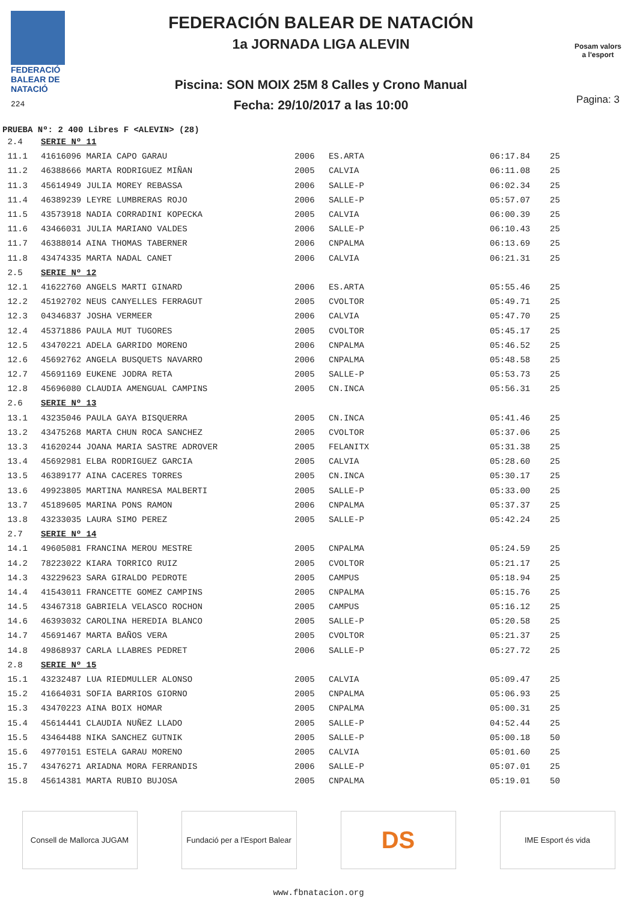FEDERACIÓ
BALEAR DE
NATACIÓ
224
FEDERACIÓN BALEAR DE NATACIÓN
1a JORNADA LIGA ALEVIN
Piscina: SON MOIX 25M 8 Calles y Crono Manual
Fecha: 29/10/2017 a las 10:00
Posam valors
a l'esport
Pagina: 3
PRUEBA Nº: 2 400 Libres F <ALEVIN> (28)
| 2.4 | SERIE Nº 11 | | | | |
| 11.1 | 41616096 MARIA CAPO GARAU | 2006 | ES.ARTA | 06:17.84 | 25 |
| 11.2 | 46388666 MARTA RODRIGUEZ MIÑAN | 2005 | CALVIA | 06:11.08 | 25 |
| 11.3 | 45614949 JULIA MOREY REBASSA | 2006 | SALLE-P | 06:02.34 | 25 |
| 11.4 | 46389239 LEYRE LUMBRERAS ROJO | 2006 | SALLE-P | 05:57.07 | 25 |
| 11.5 | 43573918 NADIA CORRADINI KOPECKA | 2005 | CALVIA | 06:00.39 | 25 |
| 11.6 | 43466031 JULIA MARIANO VALDES | 2006 | SALLE-P | 06:10.43 | 25 |
| 11.7 | 46388014 AINA THOMAS TABERNER | 2006 | CNPALMA | 06:13.69 | 25 |
| 11.8 | 43474335 MARTA NADAL CANET | 2006 | CALVIA | 06:21.31 | 25 |
| 2.5 | SERIE Nº 12 | | | | |
| 12.1 | 41622760 ANGELS MARTI GINARD | 2006 | ES.ARTA | 05:55.46 | 25 |
| 12.2 | 45192702 NEUS CANYELLES FERRAGUT | 2005 | CVOLTOR | 05:49.71 | 25 |
| 12.3 | 04346837 JOSHA VERMEER | 2006 | CALVIA | 05:47.70 | 25 |
| 12.4 | 45371886 PAULA MUT TUGORES | 2005 | CVOLTOR | 05:45.17 | 25 |
| 12.5 | 43470221 ADELA GARRIDO MORENO | 2006 | CNPALMA | 05:46.52 | 25 |
| 12.6 | 45692762 ANGELA BUSQUETS NAVARRO | 2006 | CNPALMA | 05:48.58 | 25 |
| 12.7 | 45691169 EUKENE JODRA RETA | 2005 | SALLE-P | 05:53.73 | 25 |
| 12.8 | 45696080 CLAUDIA AMENGUAL CAMPINS | 2005 | CN.INCA | 05:56.31 | 25 |
| 2.6 | SERIE Nº 13 | | | | |
| 13.1 | 43235046 PAULA GAYA BISQUERRA | 2005 | CN.INCA | 05:41.46 | 25 |
| 13.2 | 43475268 MARTA CHUN ROCA SANCHEZ | 2005 | CVOLTOR | 05:37.06 | 25 |
| 13.3 | 41620244 JOANA MARIA SASTRE ADROVER | 2005 | FELANITX | 05:31.38 | 25 |
| 13.4 | 45692981 ELBA RODRIGUEZ GARCIA | 2005 | CALVIA | 05:28.60 | 25 |
| 13.5 | 46389177 AINA CACERES TORRES | 2005 | CN.INCA | 05:30.17 | 25 |
| 13.6 | 49923805 MARTINA MANRESA MALBERTI | 2005 | SALLE-P | 05:33.00 | 25 |
| 13.7 | 45189605 MARINA PONS RAMON | 2006 | CNPALMA | 05:37.37 | 25 |
| 13.8 | 43233035 LAURA SIMO PEREZ | 2005 | SALLE-P | 05:42.24 | 25 |
| 2.7 | SERIE Nº 14 | | | | |
| 14.1 | 49605081 FRANCINA MEROU MESTRE | 2005 | CNPALMA | 05:24.59 | 25 |
| 14.2 | 78223022 KIARA TORRICO RUIZ | 2005 | CVOLTOR | 05:21.17 | 25 |
| 14.3 | 43229623 SARA GIRALDO PEDROTE | 2005 | CAMPUS | 05:18.94 | 25 |
| 14.4 | 41543011 FRANCETTE GOMEZ CAMPINS | 2005 | CNPALMA | 05:15.76 | 25 |
| 14.5 | 43467318 GABRIELA VELASCO ROCHON | 2005 | CAMPUS | 05:16.12 | 25 |
| 14.6 | 46393032 CAROLINA HEREDIA BLANCO | 2005 | SALLE-P | 05:20.58 | 25 |
| 14.7 | 45691467 MARTA BAÑOS VERA | 2005 | CVOLTOR | 05:21.37 | 25 |
| 14.8 | 49868937 CARLA LLABRES PEDRET | 2006 | SALLE-P | 05:27.72 | 25 |
| 2.8 | SERIE Nº 15 | | | | |
| 15.1 | 43232487 LUA RIEDMULLER ALONSO | 2005 | CALVIA | 05:09.47 | 25 |
| 15.2 | 41664031 SOFIA BARRIOS GIORNO | 2005 | CNPALMA | 05:06.93 | 25 |
| 15.3 | 43470223 AINA BOIX HOMAR | 2005 | CNPALMA | 05:00.31 | 25 |
| 15.4 | 45614441 CLAUDIA NUÑEZ LLADO | 2005 | SALLE-P | 04:52.44 | 25 |
| 15.5 | 43464488 NIKA SANCHEZ GUTNIK | 2005 | SALLE-P | 05:00.18 | 50 |
| 15.6 | 49770151 ESTELA GARAU MORENO | 2005 | CALVIA | 05:01.60 | 25 |
| 15.7 | 43476271 ARIADNA MORA FERRANDIS | 2006 | SALLE-P | 05:07.01 | 25 |
| 15.8 | 45614381 MARTA RUBIO BUJOSA | 2005 | CNPALMA | 05:19.01 | 50 |
Consell de Mallorca JUGAM
Fundació per a l'Esport Balear
DS
IME Esport és vida
www.fbnatacion.org